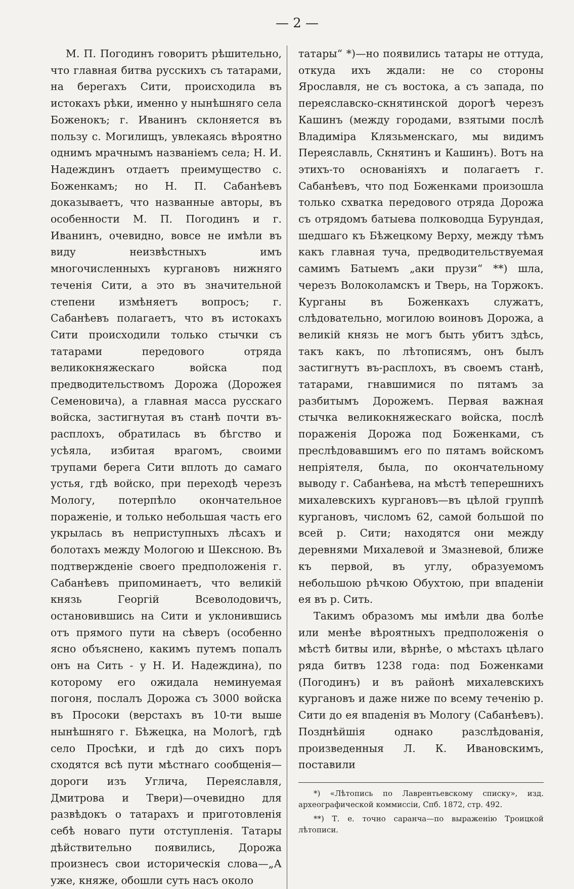— 2 —
М. П. Погодинъ говоритъ рѣшительно, что главная битва русскихъ съ татарами, на берегахъ Сити, происходила въ истокахъ рѣки, именно у нынѣшняго села Боженокъ; г. Иванинъ склоняется въ пользу с. Могилищъ, увлекаясь вѣроятно однимъ мрачнымъ названіемъ села; Н. И. Надеждинъ отдаетъ преимущество с. Боженкамъ; но Н. П. Сабанѣевъ доказываетъ, что названные авторы, въ особенности М. П. Погодинъ и г. Иванинъ, очевидно, вовсе не имѣли въ виду неизвѣстныхъ имъ многочисленныхъ кургановъ нижняго теченія Сити, а это въ значительной степени измѣняетъ вопросъ; г. Сабанѣевъ полагаетъ, что въ истокахъ Сити происходили только стычки съ татарами передового отряда великокняжескаго войска под предводительствомъ Дорожа (Дорожея Семеновича), а главная масса русскаго войска, застигнутая въ станѣ почти въ-расплохъ, обратилась въ бѣгство и усѣяла, избитая врагомъ, своими трупами берега Сити вплоть до самаго устья, гдѣ войско, при переходѣ черезъ Мологу, потерпѣло окончательное пораженіе, и только небольшая часть его укрылась въ неприступныхъ лѣсахъ и болотахъ между Мологою и Шексною. Въ подтвержденіе своего предположенія г. Сабанѣевъ припоминаетъ, что великій князь Георгій Всеволодовичъ, остановившись на Сити и уклонившись отъ прямого пути на сѣверъ (особенно ясно объяснено, какимъ путемъ попалъ онъ на Сить - у Н. И. Надеждина), по которому его ожидала неминуемая погоня, послалъ Дорожа съ 3000 войска въ Просоки (верстахъ въ 10-ти выше нынѣшняго г. Бѣжецка, на Мологѣ, гдѣ село Просѣки, и гдѣ до сихъ поръ сходятся всѣ пути мѣстнаго сообщенія—дороги изъ Углича, Переяславля, Дмитрова и Твери)—очевидно для развѣдокъ о татарахъ и приготовленія себѣ новаго пути отступленія. Татары дѣйствительно появились, Дорожа произнесъ свои историческія слова—„А уже, княже, обошли суть насъ около
татары“ *)—но появились татары не оттуда, откуда ихъ ждали: не со стороны Ярославля, не съ востока, а съ запада, по переяславско-скнятинской дорогѣ черезъ Кашинъ (между городами, взятыми послѣ Владиміра Клязьменскаго, мы видимъ Переяславль, Скнятинъ и Кашинъ). Вотъ на этихъ-то основаніяхъ и полагаетъ г. Сабанѣевъ, что под Боженками произошла только схватка передового отряда Дорожа съ отрядомъ батыева полководца Бурундая, шедшаго къ Бѣжецкому Верху, между тѣмъ какъ главная туча, предводительствуемая самимъ Батыемъ „аки прузи“ **) шла, черезъ Волоколамскъ и Тверь, на Торжокъ. Курганы въ Боженкахъ служатъ, слѣдовательно, могилою воиновъ Дорожа, а великій князь не могъ быть убитъ здѣсь, такъ какъ, по лѣтописямъ, онъ былъ застигнутъ въ-расплохъ, въ своемъ станѣ, татарами, гнавшимися по пятамъ за разбитымъ Дорожемъ. Первая важная стычка великокняжескаго войска, послѣ пораженія Дорожа под Боженками, съ преслѣдовавшимъ его по пятамъ войскомъ непріятеля, была, по окончательному выводу г. Сабанѣева, на мѣстѣ теперешнихъ михалевскихъ кургановъ—въ цѣлой группѣ кургановъ, числомъ 62, самой большой по всей р. Сити; находятся они между деревнями Михалевой и Змазневой, ближе къ первой, въ углу, образуемомъ небольшою рѣчкою Обухтою, при впаденіи ея въ р. Сить.
Такимъ образомъ мы имѣли два болѣе или менѣе вѣроятныхъ предположенія о мѣстѣ битвы или, вѣрнѣе, о мѣстахъ цѣлаго ряда битвъ 1238 года: под Боженками (Погодинъ) и въ районѣ михалевскихъ кургановъ и даже ниже по всему теченію р. Сити до ея впаденія въ Мологу (Сабанѣевъ). Позднѣйшія однако разслѣдованія, произведенныя Л. К. Ивановскимъ, поставили
*) «Лѣтопись по Лаврентьевскому списку», изд. археографической коммиссіи, Спб. 1872, стр. 492.
**) Т. е. точно саранча—по выраженію Троицкой лѣтописи.